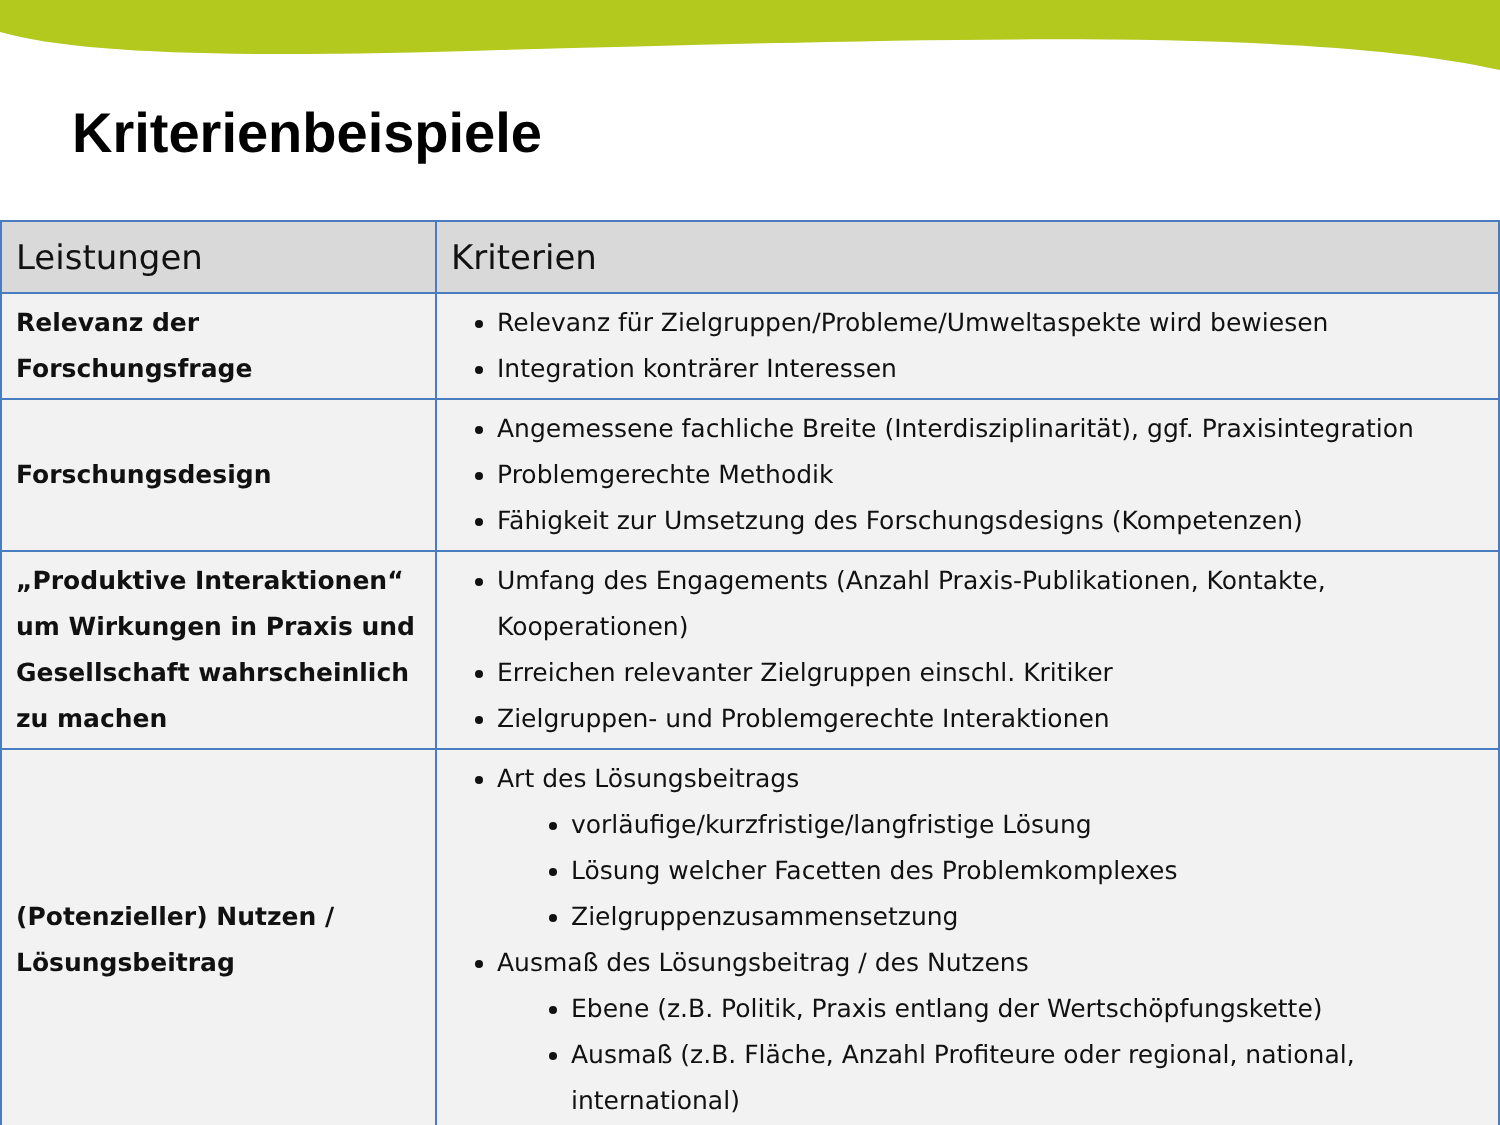Kriterienbeispiele
| Leistungen | Kriterien |
| --- | --- |
| Relevanz der Forschungsfrage | Relevanz für Zielgruppen/Probleme/Umweltaspekte wird bewiesen Integration konträrer Interessen |
| Forschungsdesign | Angemessene fachliche Breite (Interdisziplinarität), ggf. Praxisintegration Problemgerechte Methodik Fähigkeit zur Umsetzung des Forschungsdesigns (Kompetenzen) |
| „Produktive Interaktionen“ um Wirkungen in Praxis und Gesellschaft wahrscheinlich zu machen | Umfang des Engagements (Anzahl Praxis-Publikationen, Kontakte, Kooperationen) Erreichen relevanter Zielgruppen einschl. Kritiker Zielgruppen- und Problemgerechte Interaktionen |
| (Potenzieller) Nutzen / Lösungsbeitrag | Art des Lösungsbeitrags vorläufige/kurzfristige/langfristige Lösung Lösung welcher Facetten des Problemkomplexes Zielgruppenzusammensetzung Ausmaß des Lösungsbeitrag / des Nutzens Ebene (z.B. Politik, Praxis entlang der Wertschöpfungskette) Ausmaß (z.B. Fläche, Anzahl Profiteure oder regional, national, international) |